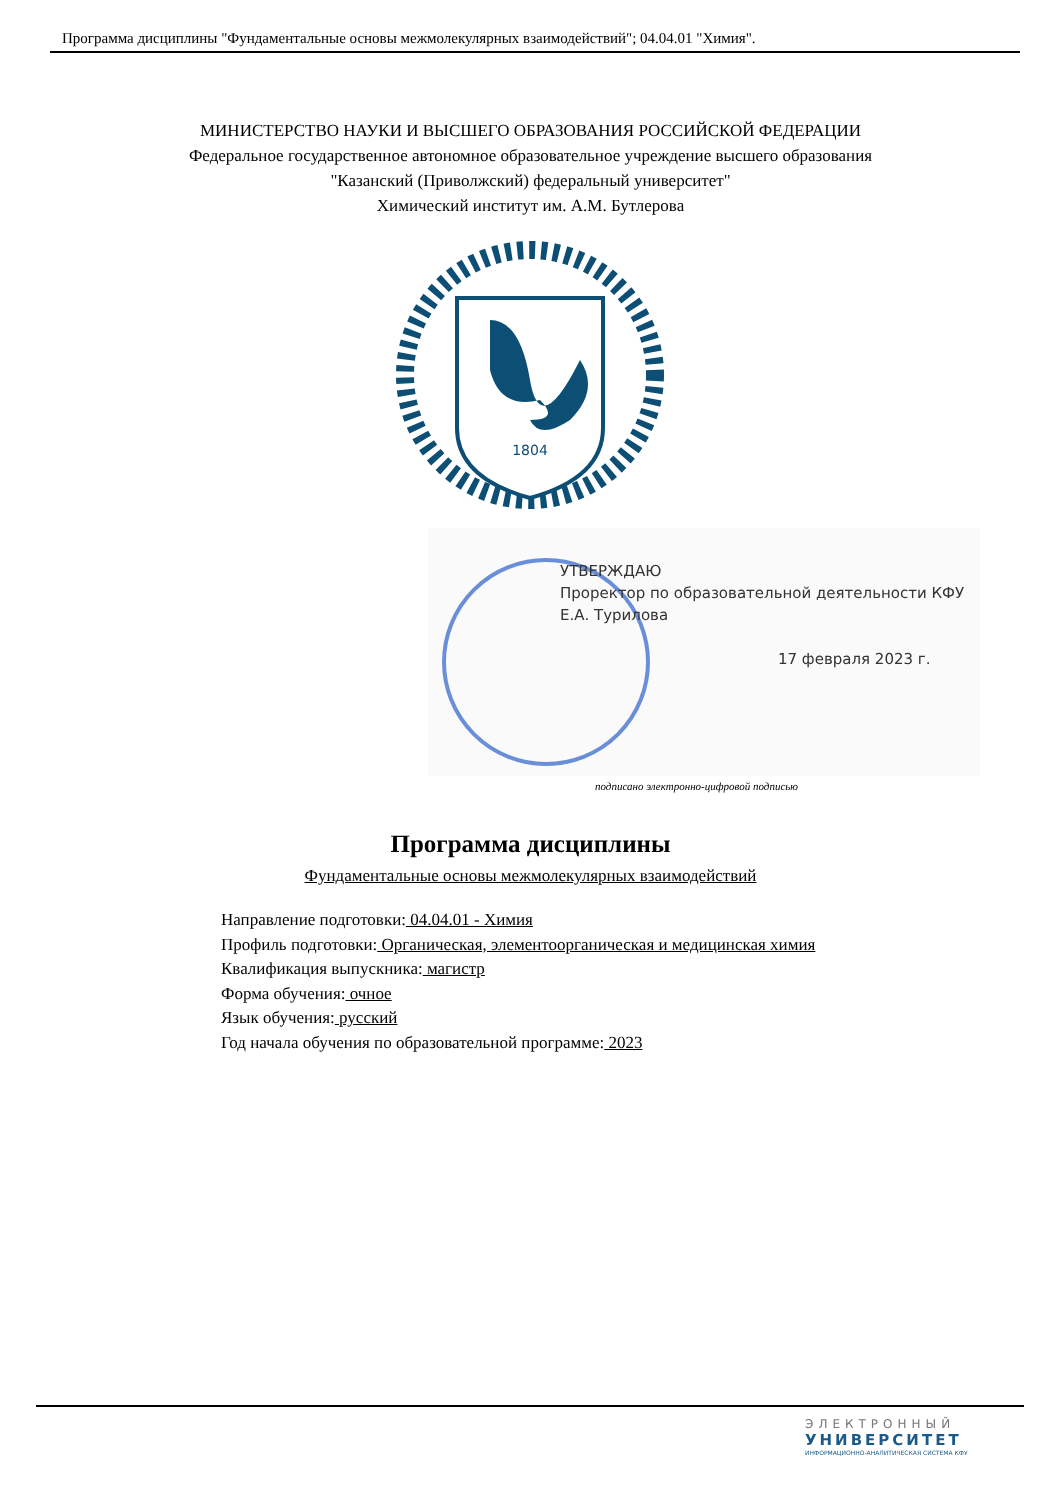Программа дисциплины "Фундаментальные основы межмолекулярных взаимодействий"; 04.04.01 "Химия".
МИНИСТЕРСТВО НАУКИ И ВЫСШЕГО ОБРАЗОВАНИЯ РОССИЙСКОЙ ФЕДЕРАЦИИ
Федеральное государственное автономное образовательное учреждение высшего образования
"Казанский (Приволжский) федеральный университет"
Химический институт им. А.М. Бутлерова
1804
УТВЕРЖДАЮ
Проректор по образовательной деятельности КФУ
Е.А. Турилова
17 февраля 2023 г.
подписано электронно-цифровой подписью
Программа дисциплины
Фундаментальные основы межмолекулярных взаимодействий
Направление подготовки: 04.04.01 - Химия
Профиль подготовки: Органическая, элементоорганическая и медицинская химия
Квалификация выпускника: магистр
Форма обучения: очное
Язык обучения: русский
Год начала обучения по образовательной программе: 2023
ЭЛЕКТРОННЫЙ
УНИВЕРСИТЕТ
ИНФОРМАЦИОННО-АНАЛИТИЧЕСКАЯ СИСТЕМА КФУ